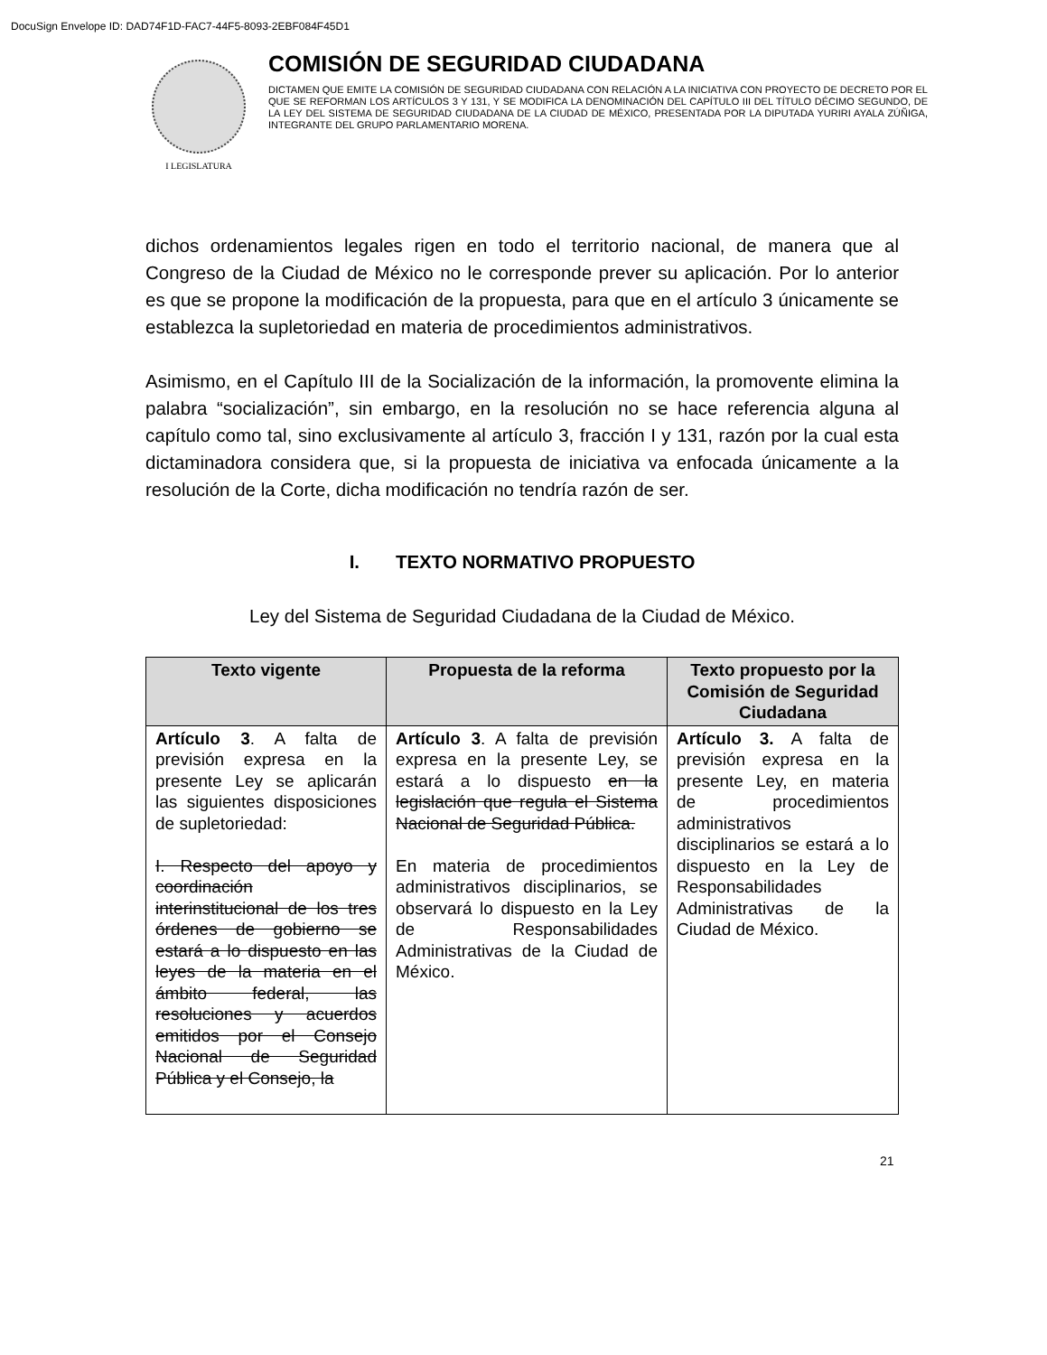DocuSign Envelope ID: DAD74F1D-FAC7-44F5-8093-2EBF084F45D1
I LEGISLATURA
COMISIÓN DE SEGURIDAD CIUDADANA
DICTAMEN QUE EMITE LA COMISIÓN DE SEGURIDAD CIUDADANA CON RELACIÓN A LA INICIATIVA CON PROYECTO DE DECRETO POR EL QUE SE REFORMAN LOS ARTÍCULOS 3 Y 131, Y SE MODIFICA LA DENOMINACIÓN DEL CAPÍTULO III DEL TÍTULO DÉCIMO SEGUNDO, DE LA LEY DEL SISTEMA DE SEGURIDAD CIUDADANA DE LA CIUDAD DE MÉXICO, PRESENTADA POR LA DIPUTADA YURIRI AYALA ZÚÑIGA, INTEGRANTE DEL GRUPO PARLAMENTARIO MORENA.
dichos ordenamientos legales rigen en todo el territorio nacional, de manera que al Congreso de la Ciudad de México no le corresponde prever su aplicación. Por lo anterior es que se propone la modificación de la propuesta, para que en el artículo 3 únicamente se establezca la supletoriedad en materia de procedimientos administrativos.
Asimismo, en el Capítulo III de la Socialización de la información, la promovente elimina la palabra “socialización”, sin embargo, en la resolución no se hace referencia alguna al capítulo como tal, sino exclusivamente al artículo 3, fracción I y 131, razón por la cual esta dictaminadora considera que, si la propuesta de iniciativa va enfocada únicamente a la resolución de la Corte, dicha modificación no tendría razón de ser.
I. TEXTO NORMATIVO PROPUESTO
Ley del Sistema de Seguridad Ciudadana de la Ciudad de México.
| Texto vigente | Propuesta de la reforma | Texto propuesto por la Comisión de Seguridad Ciudadana |
| --- | --- | --- |
| Artículo 3 . A falta de previsión expresa en la presente Ley se aplicarán las siguientes disposiciones de supletoriedad: I. Respecto del apoyo y coordinación interinstitucional de los tres órdenes de gobierno se estará a lo dispuesto en las leyes de la materia en el ámbito federal, las resoluciones y acuerdos emitidos por el Consejo Nacional de Seguridad Pública y el Consejo, la | Artículo 3 . A falta de previsión expresa en la presente Ley, se estará a lo dispuesto en la legislación que regula el Sistema Nacional de Seguridad Pública. En materia de procedimientos administrativos disciplinarios, se observará lo dispuesto en la Ley de Responsabilidades Administrativas de la Ciudad de México. | Artículo 3. A falta de previsión expresa en la presente Ley, en materia de procedimientos administrativos disciplinarios se estará a lo dispuesto en la Ley de Responsabilidades Administrativas de la Ciudad de México. |
21